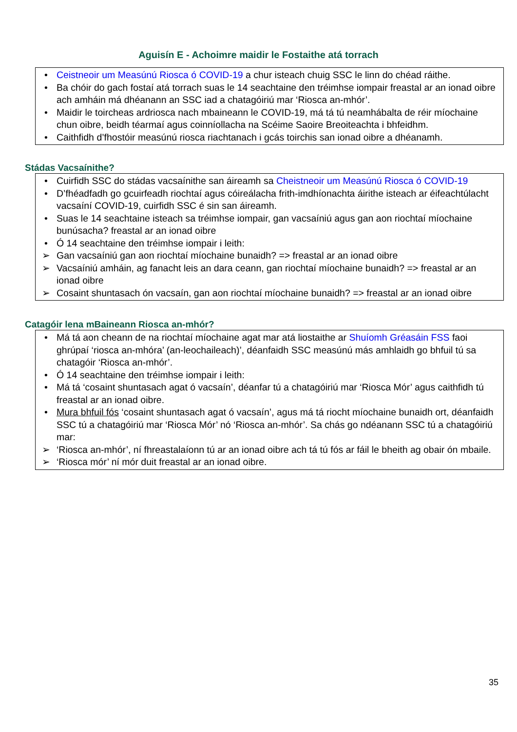Aguisín E - Achoimre maidir le Fostaithe atá torrach
• Ceistneoir um Measúnú Riosca ó COVID-19 a chur isteach chuig SSC le linn do chéad ráithe.
• Ba chóir do gach fostaí atá torrach suas le 14 seachtaine den tréimhse iompair freastal ar an ionad oibre ach amháin má dhéanann an SSC iad a chatagóiriú mar ‘Riosca an-mhór’.
• Maidir le toircheas ardriosca nach mbaineann le COVID-19, má tá tú neamhábalta de réir míochaine chun oibre, beidh téarmaí agus coinníollacha na Scéime Saoire Breoiteachta i bhfeidhm.
• Caithfidh d’fhostóir measúnú riosca riachtanach i gcás toirchis san ionad oibre a dhéanamh.
Stádas Vacsaínithe?
• Cuirfidh SSC do stádas vacsaínithe san áireamh sa Cheistneoir um Measúnú Riosca ó COVID-19
• D’fhéadfadh go gcuirfeadh riochtaí agus cóireálacha frith-imdhíonachta áirithe isteach ar éifeachtúlacht vacsaíní COVID-19, cuirfidh SSC é sin san áireamh.
• Suas le 14 seachtaine isteach sa tréimhse iompair, gan vacsaíniú agus gan aon riochtaí míochaine bunúsacha? freastal ar an ionad oibre
• Ó 14 seachtaine den tréimhse iompair i leith:
➢ Gan vacsaíniú gan aon riochtaí míochaine bunaidh? => freastal ar an ionad oibre
➢ Vacsaíniú amháin, ag fanacht leis an dara ceann, gan riochtaí míochaine bunaidh? => freastal ar an ionad oibre
➢ Cosaint shuntasach ón vacsaín, gan aon riochtaí míochaine bunaidh? => freastal ar an ionad oibre
Catagóir lena mBaineann Riosca an-mhór?
• Má tá aon cheann de na riochtaí míochaine agat mar atá liostaithe ar Shuíomh Gréasáin FSS faoi ghrúpaí ‘riosca an-mhóra’ (an-leochaileach)’, déanfaidh SSC measúnú más amhlaidh go bhfuil tú sa chatagóir ‘Riosca an-mhór’.
• Ó 14 seachtaine den tréimhse iompair i leith:
• Má tá ‘cosaint shuntasach agat ó vacsaín’, déanfar tú a chatagóiriú mar ‘Riosca Mór’ agus caithfidh tú freastal ar an ionad oibre.
• Mura bhfuil fós ‘cosaint shuntasach agat ó vacsaín’, agus má tá riocht míochaine bunaidh ort, déanfaidh SSC tú a chatagóiriú mar ‘Riosca Mór’ nó ‘Riosca an-mhór’. Sa chás go ndéanann SSC tú a chatagóiriú mar:
➢ ‘Riosca an-mhór’, ní fhreastalaíonn tú ar an ionad oibre ach tá tú fós ar fáil le bheith ag obair ón mbaile.
➢ ‘Riosca mór’ ní mór duit freastal ar an ionad oibre.
35